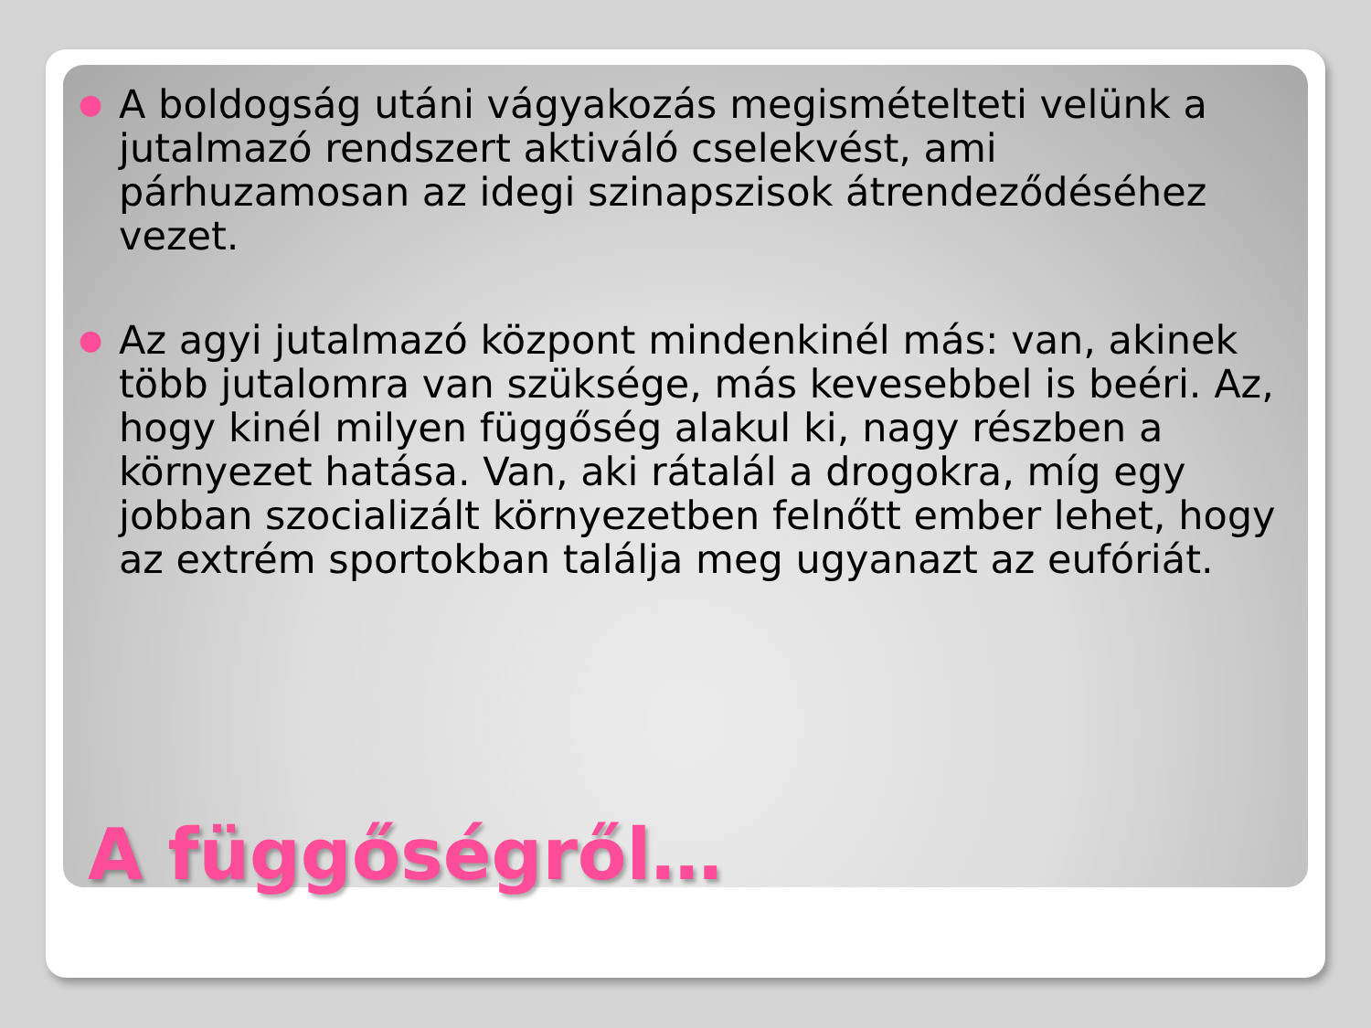● A boldogság utáni vágyakozás megismételteti velünk a jutalmazó rendszert aktiváló cselekvést, ami párhuzamosan az idegi szinapszisok átrendeződéséhez vezet.
● Az agyi jutalmazó központ mindenkinél más: van, akinek több jutalomra van szüksége, más kevesebbel is beéri. Az, hogy kinél milyen függőség alakul ki, nagy részben a környezet hatása. Van, aki rátalál a drogokra, míg egy jobban szocializált környezetben felnőtt ember lehet, hogy az extrém sportokban találja meg ugyanazt az eufóriát.
A függőségről…